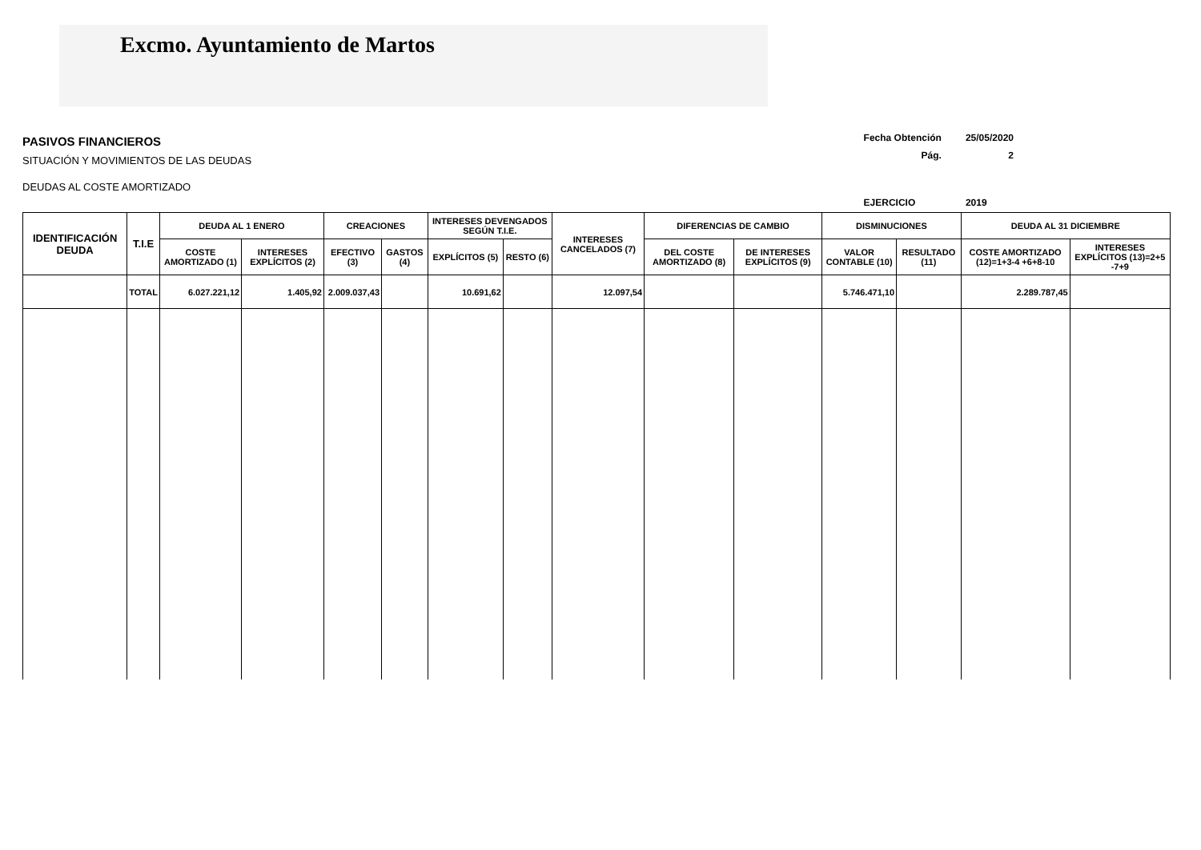Excmo. Ayuntamiento de Martos
PASIVOS FINANCIEROS
SITUACIÓN Y MOVIMIENTOS DE LAS DEUDAS
DEUDAS AL COSTE AMORTIZADO
| Fecha Obtención | 25/05/2020 |
| Pág. | 2 |
| EJERCICIO | 2019 |
| IDENTIFICACIÓN DEUDA | T.I.E | DEUDA AL 1 ENERO | | CREACIONES | | INTERESES DEVENGADOS SEGÚN T.I.E. | | INTERESES CANCELADOS (7) | DIFERENCIAS DE CAMBIO | | DISMINUCIONES | | DEUDA AL 31 DICIEMBRE | |
| --- | --- | --- | --- | --- | --- | --- | --- | --- | --- | --- | --- | --- | --- | --- |
| | | COSTE AMORTIZADO (1) | INTERESES EXPLÍCITOS (2) | EFECTIVO (3) | GASTOS (4) | EXPLÍCITOS (5) | RESTO (6) | | DEL COSTE AMORTIZADO (8) | DE INTERESES EXPLÍCITOS (9) | VALOR CONTABLE (10) | RESULTADO (11) | COSTE AMORTIZADO (12)=1+3-4 +6+8-10 | INTERESES EXPLÍCITOS (13)=2+5 -7+9 |
| | TOTAL | 6.027.221,12 | 1.405,92 | 2.009.037,43 | | 10.691,62 | | 12.097,54 | | | 5.746.471,10 | | 2.289.787,45 | |